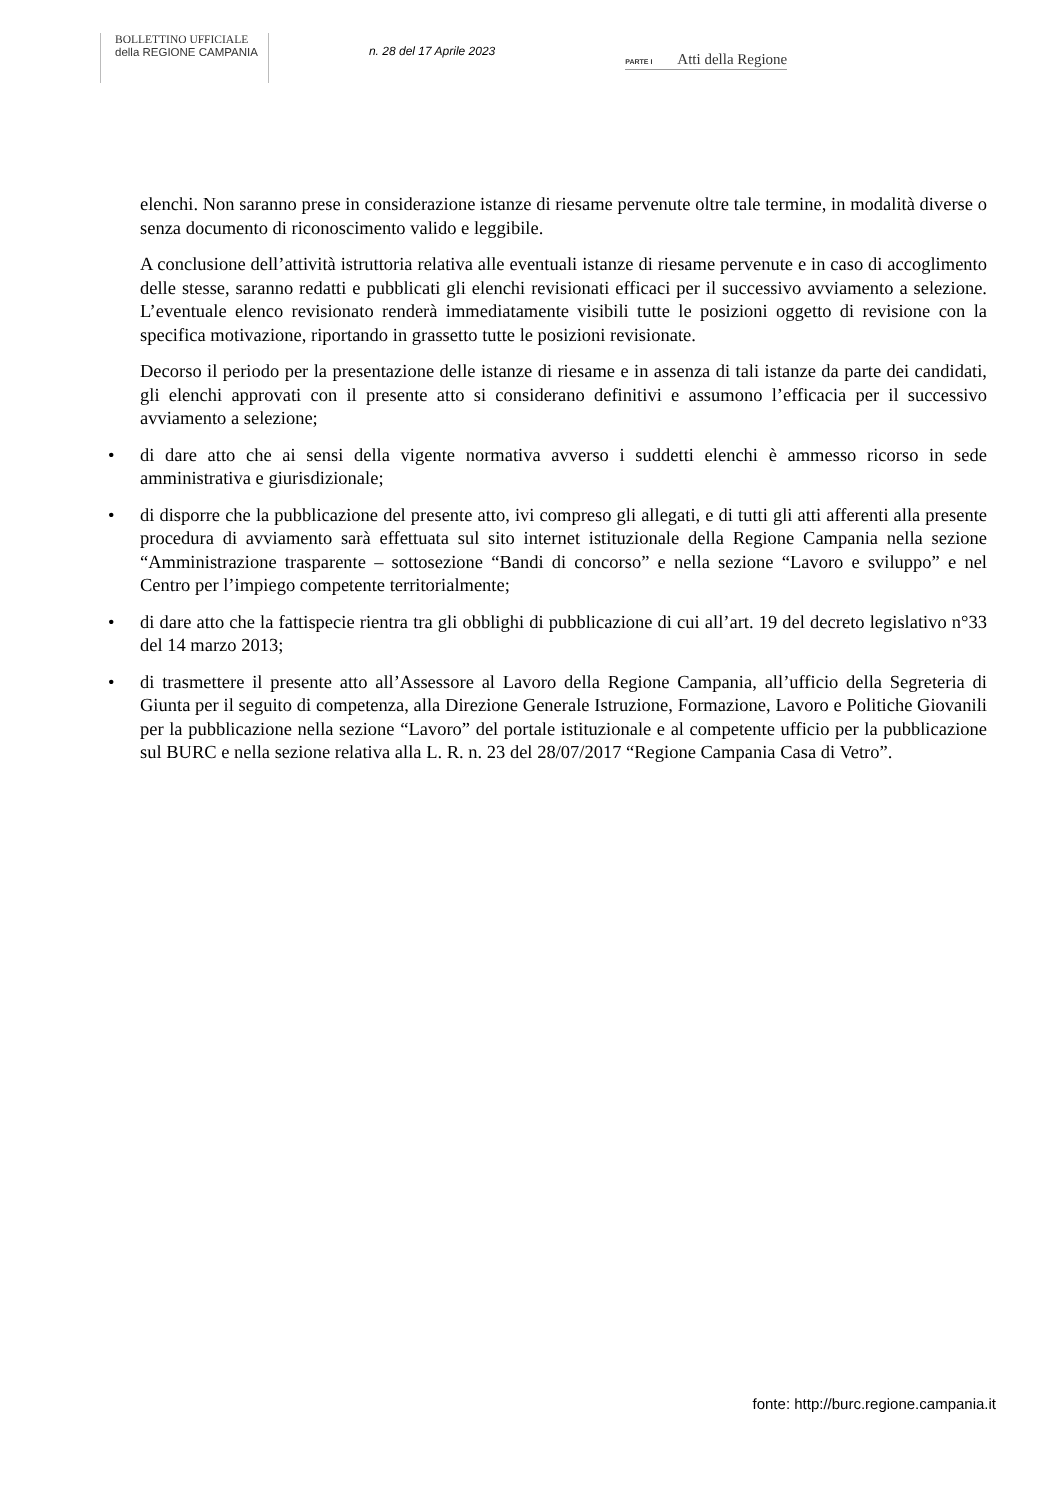BOLLETTINO UFFICIALE
della REGIONE CAMPANIA
n. 28 del 17 Aprile 2023
PARTE I Atti della Regione
elenchi. Non saranno prese in considerazione istanze di riesame pervenute oltre tale termine, in modalità diverse o senza documento di riconoscimento valido e leggibile.
A conclusione dell’attività istruttoria relativa alle eventuali istanze di riesame pervenute e in caso di accoglimento delle stesse, saranno redatti e pubblicati gli elenchi revisionati efficaci per il successivo avviamento a selezione. L’eventuale elenco revisionato renderà immediatamente visibili tutte le posizioni oggetto di revisione con la specifica motivazione, riportando in grassetto tutte le posizioni revisionate.
Decorso il periodo per la presentazione delle istanze di riesame e in assenza di tali istanze da parte dei candidati, gli elenchi approvati con il presente atto si considerano definitivi e assumono l’efficacia per il successivo avviamento a selezione;
• di dare atto che ai sensi della vigente normativa avverso i suddetti elenchi è ammesso ricorso in sede amministrativa e giurisdizionale;
• di disporre che la pubblicazione del presente atto, ivi compreso gli allegati, e di tutti gli atti afferenti alla presente procedura di avviamento sarà effettuata sul sito internet istituzionale della Regione Campania nella sezione “Amministrazione trasparente – sottosezione “Bandi di concorso” e nella sezione “Lavoro e sviluppo” e nel Centro per l’impiego competente territorialmente;
• di dare atto che la fattispecie rientra tra gli obblighi di pubblicazione di cui all’art. 19 del decreto legislativo n°33 del 14 marzo 2013;
• di trasmettere il presente atto all’Assessore al Lavoro della Regione Campania, all’ufficio della Segreteria di Giunta per il seguito di competenza, alla Direzione Generale Istruzione, Formazione, Lavoro e Politiche Giovanili per la pubblicazione nella sezione “Lavoro” del portale istituzionale e al competente ufficio per la pubblicazione sul BURC e nella sezione relativa alla L. R. n. 23 del 28/07/2017 “Regione Campania Casa di Vetro”.
fonte: http://burc.regione.campania.it